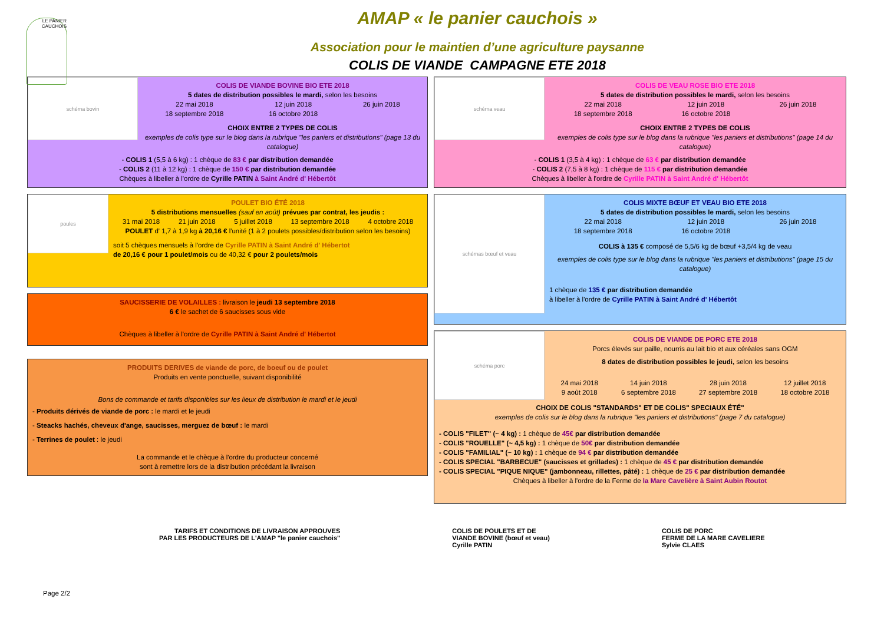LE PANIER CAUCHOIS
AMAP « le panier cauchois »
Association pour le maintien d’une agriculture paysanne
COLIS DE VIANDE CAMPAGNE ETE 2018
schéma bovin
COLIS DE VIANDE BOVINE BIO ETE 2018
5 dates de distribution possibles le mardi, selon les besoins
22 mai 2018
18 septembre 2018 12 juin 2018
16 octobre 2018 26 juin 2018
CHOIX ENTRE 2 TYPES DE COLIS
exemples de colis type sur le blog dans la rubrique "les paniers et distributions" (page 13 du catalogue)
- COLIS 1 (5,5 à 6 kg) : 1 chèque de 83 € par distribution demandée
- COLIS 2 (11 à 12 kg) : 1 chèque de 150 € par distribution demandée
Chèques à libeller à l'ordre de Cyrille PATIN à Saint André d' Hébertôt
poules
POULET BIO ÉTÉ 2018
5 distributions mensuelles (sauf en août) prévues par contrat, les jeudis :
31 mai 2018 21 juin 2018 5 juillet 2018 13 septembre 2018 4 octobre 2018
POULET d' 1,7 à 1,9 kg à 20,16 € l'unité (1 à 2 poulets possibles/distribution selon les besoins)
soit 5 chèques mensuels à l'ordre de Cyrille PATIN à Saint André d' Hébertot
de 20,16 € pour 1 poulet/mois ou de 40,32 € pour 2 poulets/mois
SAUCISSERIE DE VOLAILLES : livraison le jeudi 13 septembre 2018
6 € le sachet de 6 saucisses sous vide
Chèques à libeller à l'ordre de Cyrille PATIN à Saint André d' Hébertot
PRODUITS DERIVES de viande de porc, de boeuf ou de poulet
Produits en vente ponctuelle, suivant disponibilité
Bons de commande et tarifs disponibles sur les lieux de distribution le mardi et le jeudi
- Produits dérivés de viande de porc : le mardi et le jeudi
- Steacks hachés, cheveux d'ange, saucisses, merguez de bœuf : le mardi
- Terrines de poulet : le jeudi
La commande et le chèque à l'ordre du producteur concerné
sont à remettre lors de la distribution précédant la livraison
schéma veau
COLIS DE VEAU ROSE BIO ETE 2018
5 dates de distribution possibles le mardi, selon les besoins
22 mai 2018
18 septembre 2018 12 juin 2018
16 octobre 2018 26 juin 2018
CHOIX ENTRE 2 TYPES DE COLIS
exemples de colis type sur le blog dans la rubrique "les paniers et distributions" (page 14 du catalogue)
- COLIS 1 (3,5 à 4 kg) : 1 chèque de 63 € par distribution demandée
- COLIS 2 (7,5 à 8 kg) : 1 chèque de 115 € par distribution demandée
Chèques à libeller à l'ordre de Cyrille PATIN à Saint André d' Hébertôt
schémas bœuf et veau
COLIS MIXTE BŒUF ET VEAU BIO ETE 2018
5 dates de distribution possibles le mardi, selon les besoins
22 mai 2018
18 septembre 2018 12 juin 2018
16 octobre 2018 26 juin 2018
COLIS à 135 € composé de 5,5/6 kg de bœuf +3,5/4 kg de veau
exemples de colis type sur le blog dans la rubrique "les paniers et distributions" (page 15 du catalogue)
1 chèque de 135 € par distribution demandée
à libeller à l'ordre de Cyrille PATIN à Saint André d' Hébertôt
schéma porc
COLIS DE VIANDE DE PORC ETE 2018
Porcs élevés sur paille, nourris au lait bio et aux céréales sans OGM
8 dates de distribution possibles le jeudi, selon les besoins
24 mai 2018
9 août 2018 14 juin 2018
6 septembre 2018 28 juin 2018
27 septembre 2018 12 juillet 2018
18 octobre 2018
CHOIX DE COLIS "STANDARDS" ET DE COLIS" SPECIAUX ÉTÉ"
exemples de colis sur le blog dans la rubrique "les paniers et distributions" (page 7 du catalogue)
- COLIS "FILET" (~ 4 kg) : 1 chèque de 45€ par distribution demandée
- COLIS "ROUELLE" (~ 4,5 kg) : 1 chèque de 50€ par distribution demandée
- COLIS "FAMILIAL" (~ 10 kg) : 1 chèque de 94 € par distribution demandée
- COLIS SPECIAL "BARBECUE" (saucisses et grillades) : 1 chèque de 45 € par distribution demandée
- COLIS SPECIAL "PIQUE NIQUE" (jambonneau, rillettes, pâté) : 1 chèque de 25 € par distribution demandée
Chèques à libeller à l'ordre de la Ferme de la Mare Cavelière à Saint Aubin Routot
TARIFS ET CONDITIONS DE LIVRAISON APPROUVES
PAR LES PRODUCTEURS DE L'AMAP "le panier cauchois"
COLIS DE POULETS ET DE
VIANDE BOVINE (bœuf et veau)
Cyrille PATIN
COLIS DE PORC
FERME DE LA MARE CAVELIERE
Sylvie CLAES
Page 2/2